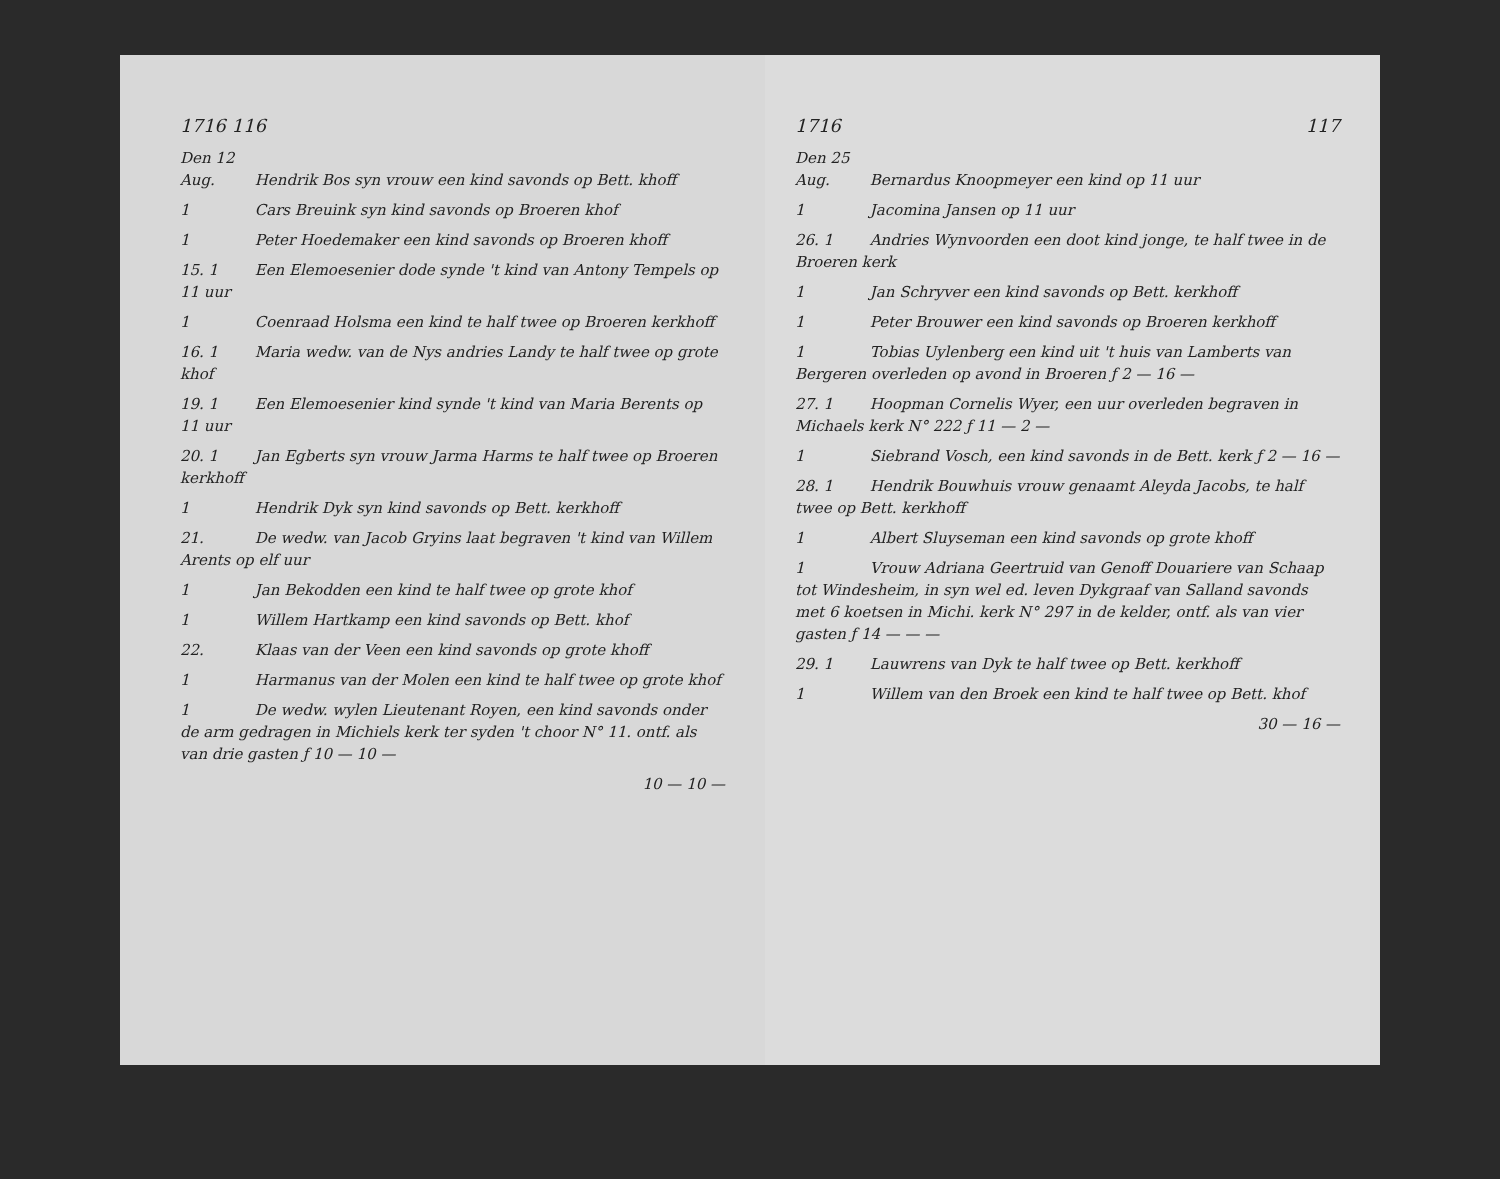1716 116
Den 12 Aug. Hendrik Bos syn vrouw een kind savonds op Bett. khoff
1 Cars Breuink syn kind savonds op Broeren khof
1 Peter Hoedemaker een kind savonds op Broeren khoff
15. 1 Een Elemoesenier dode synde 't kind van Antony Tempels op 11 uur
1 Coenraad Holsma een kind te half twee op Broeren kerkhoff
16. 1 Maria wedw. van de Nys andries Landy te half twee op grote khof
19. 1 Een Elemoesenier kind synde 't kind van Maria Berents op 11 uur
20. 1 Jan Egberts syn vrouw Jarma Harms te half twee op Broeren kerkhoff
1 Hendrik Dyk syn kind savonds op Bett. kerkhoff
21. De wedw. van Jacob Gryins laat begraven 't kind van Willem Arents op elf uur
1 Jan Bekodden een kind te half twee op grote khof
1 Willem Hartkamp een kind savonds op Bett. khof
22. Klaas van der Veen een kind savonds op grote khoff
1 Harmanus van der Molen een kind te half twee op grote khof
1 De wedw. wylen Lieutenant Royen, een kind savonds onder de arm gedragen in Michiels kerk ter syden 't choor N° 11. ontf. als van drie gasten ƒ 10 — 10 —
10 — 10 —
1716 117
Den 25 Aug. Bernardus Knoopmeyer een kind op 11 uur
1 Jacomina Jansen op 11 uur
26. 1 Andries Wynvoorden een doot kind jonge, te half twee in de Broeren kerk
1 Jan Schryver een kind savonds op Bett. kerkhoff
1 Peter Brouwer een kind savonds op Broeren kerkhoff
1 Tobias Uylenberg een kind uit 't huis van Lamberts van Bergeren overleden op avond in Broeren ƒ 2 — 16 —
27. 1 Hoopman Cornelis Wyer, een uur overleden begraven in Michaels kerk N° 222 ƒ 11 — 2 —
1 Siebrand Vosch, een kind savonds in de Bett. kerk ƒ 2 — 16 —
28. 1 Hendrik Bouwhuis vrouw genaamt Aleyda Jacobs, te half twee op Bett. kerkhoff
1 Albert Sluyseman een kind savonds op grote khoff
1 Vrouw Adriana Geertruid van Genoff Douariere van Schaap tot Windesheim, in syn wel ed. leven Dykgraaf van Salland savonds met 6 koetsen in Michi. kerk N° 297 in de kelder, ontf. als van vier gasten ƒ 14 — — —
29. 1 Lauwrens van Dyk te half twee op Bett. kerkhoff
1 Willem van den Broek een kind te half twee op Bett. khof
30 — 16 —